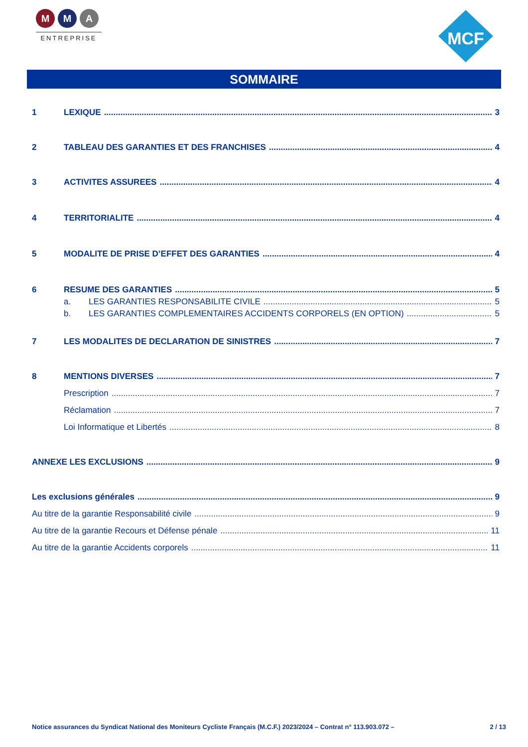M M A
ENTREPRISE
MCF
SOMMAIRE
1 LEXIQUE 3
2 TABLEAU DES GARANTIES ET DES FRANCHISES 4
3 ACTIVITES ASSUREES 4
4 TERRITORIALITE 4
5 MODALITE DE PRISE D’EFFET DES GARANTIES 4
6 RESUME DES GARANTIES 5
a. LES GARANTIES RESPONSABILITE CIVILE 5
b. LES GARANTIES COMPLEMENTAIRES ACCIDENTS CORPORELS (EN OPTION) 5
7 LES MODALITES DE DECLARATION DE SINISTRES 7
8 MENTIONS DIVERSES 7
Prescription 7
Réclamation 7
Loi Informatique et Libertés 8
ANNEXE LES EXCLUSIONS 9
Les exclusions générales 9
Au titre de la garantie Responsabilité civile 9
Au titre de la garantie Recours et Défense pénale 11
Au titre de la garantie Accidents corporels 11
Notice assurances du Syndicat National des Moniteurs Cycliste Français (M.C.F.) 2023/2024 – Contrat n° 113.903.072 – 2 / 13